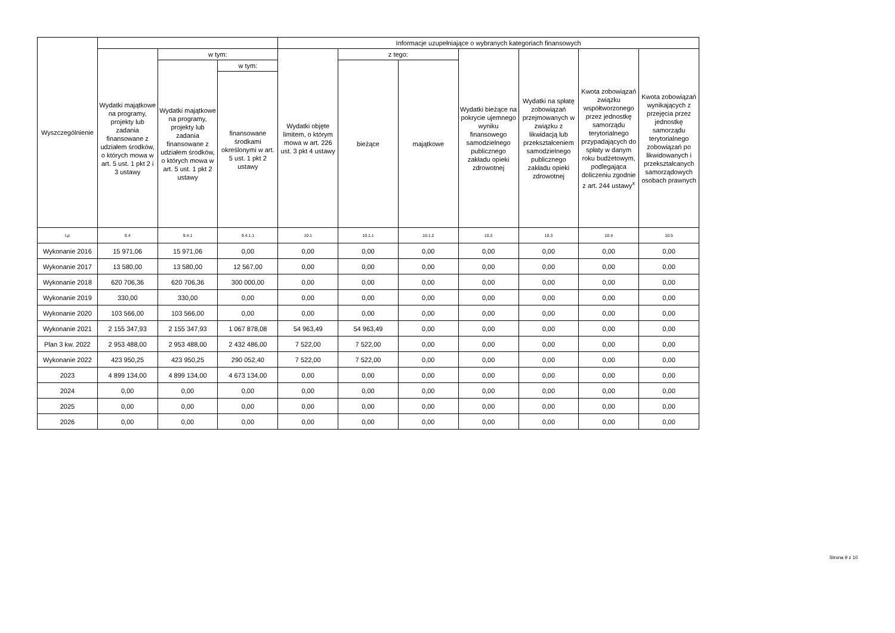| Wyszczególnienie | | | | Informacje uzupełniające o wybranych kategoriach finansowych | | | | | | |
| --- | --- | --- | --- | --- | --- | --- | --- | --- | --- | --- |
| | Wydatki majątkowe na programy, projekty lub zadania finansowane z udziałem środków, o których mowa w art. 5 ust. 1 pkt 2 i 3 ustawy | w tym: | | Wydatki objęte limitem, o którym mowa w art. 226 ust. 3 pkt 4 ustawy | z tego: | | Wydatki bieżące na pokrycie ujemnego wyniku finansowego samodzielnego publicznego zakładu opieki zdrowotnej | Wydatki na spłatę zobowiązań przejmowanych w związku z likwidacją lub przekształceniem samodzielnego publicznego zakładu opieki zdrowotnej | Kwota zobowiązań związku współtworzonego przez jednostkę samorządu terytorialnego przypadających do spłaty w danym roku budżetowym, podlegająca doliczeniu zgodnie z art. 244 ustawy<sup>x</sup> | Kwota zobowiązań wynikających z przejęcia przez jednostkę samorządu terytorialnego zobowiązań po likwidowanych i przekształcanych samorządowych osobach prawnych |
| | | Wydatki majątkowe na programy, projekty lub zadania finansowane z udziałem środków, o których mowa w art. 5 ust. 1 pkt 2 ustawy | w tym: | | bieżące | majątkowe | | | | |
| | | | finansowane środkami określonymi w art. 5 ust. 1 pkt 2 ustawy | | | | | | | |
| Lp | 9.4 | 9.4.1 | 9.4.1.1 | 10.1 | 10.1.1 | 10.1.2 | 10.2 | 10.3 | 10.4 | 10.5 |
| Wykonanie 2016 | 15 971,06 | 15 971,06 | 0,00 | 0,00 | 0,00 | 0,00 | 0,00 | 0,00 | 0,00 | 0,00 |
| Wykonanie 2017 | 13 580,00 | 13 580,00 | 12 567,00 | 0,00 | 0,00 | 0,00 | 0,00 | 0,00 | 0,00 | 0,00 |
| Wykonanie 2018 | 620 706,36 | 620 706,36 | 300 000,00 | 0,00 | 0,00 | 0,00 | 0,00 | 0,00 | 0,00 | 0,00 |
| Wykonanie 2019 | 330,00 | 330,00 | 0,00 | 0,00 | 0,00 | 0,00 | 0,00 | 0,00 | 0,00 | 0,00 |
| Wykonanie 2020 | 103 566,00 | 103 566,00 | 0,00 | 0,00 | 0,00 | 0,00 | 0,00 | 0,00 | 0,00 | 0,00 |
| Wykonanie 2021 | 2 155 347,93 | 2 155 347,93 | 1 067 878,08 | 54 963,49 | 54 963,49 | 0,00 | 0,00 | 0,00 | 0,00 | 0,00 |
| Plan 3 kw. 2022 | 2 953 488,00 | 2 953 488,00 | 2 432 486,00 | 7 522,00 | 7 522,00 | 0,00 | 0,00 | 0,00 | 0,00 | 0,00 |
| Wykonanie 2022 | 423 950,25 | 423 950,25 | 290 052,40 | 7 522,00 | 7 522,00 | 0,00 | 0,00 | 0,00 | 0,00 | 0,00 |
| 2023 | 4 899 134,00 | 4 899 134,00 | 4 673 134,00 | 0,00 | 0,00 | 0,00 | 0,00 | 0,00 | 0,00 | 0,00 |
| 2024 | 0,00 | 0,00 | 0,00 | 0,00 | 0,00 | 0,00 | 0,00 | 0,00 | 0,00 | 0,00 |
| 2025 | 0,00 | 0,00 | 0,00 | 0,00 | 0,00 | 0,00 | 0,00 | 0,00 | 0,00 | 0,00 |
| 2026 | 0,00 | 0,00 | 0,00 | 0,00 | 0,00 | 0,00 | 0,00 | 0,00 | 0,00 | 0,00 |
Strona 9 z 10